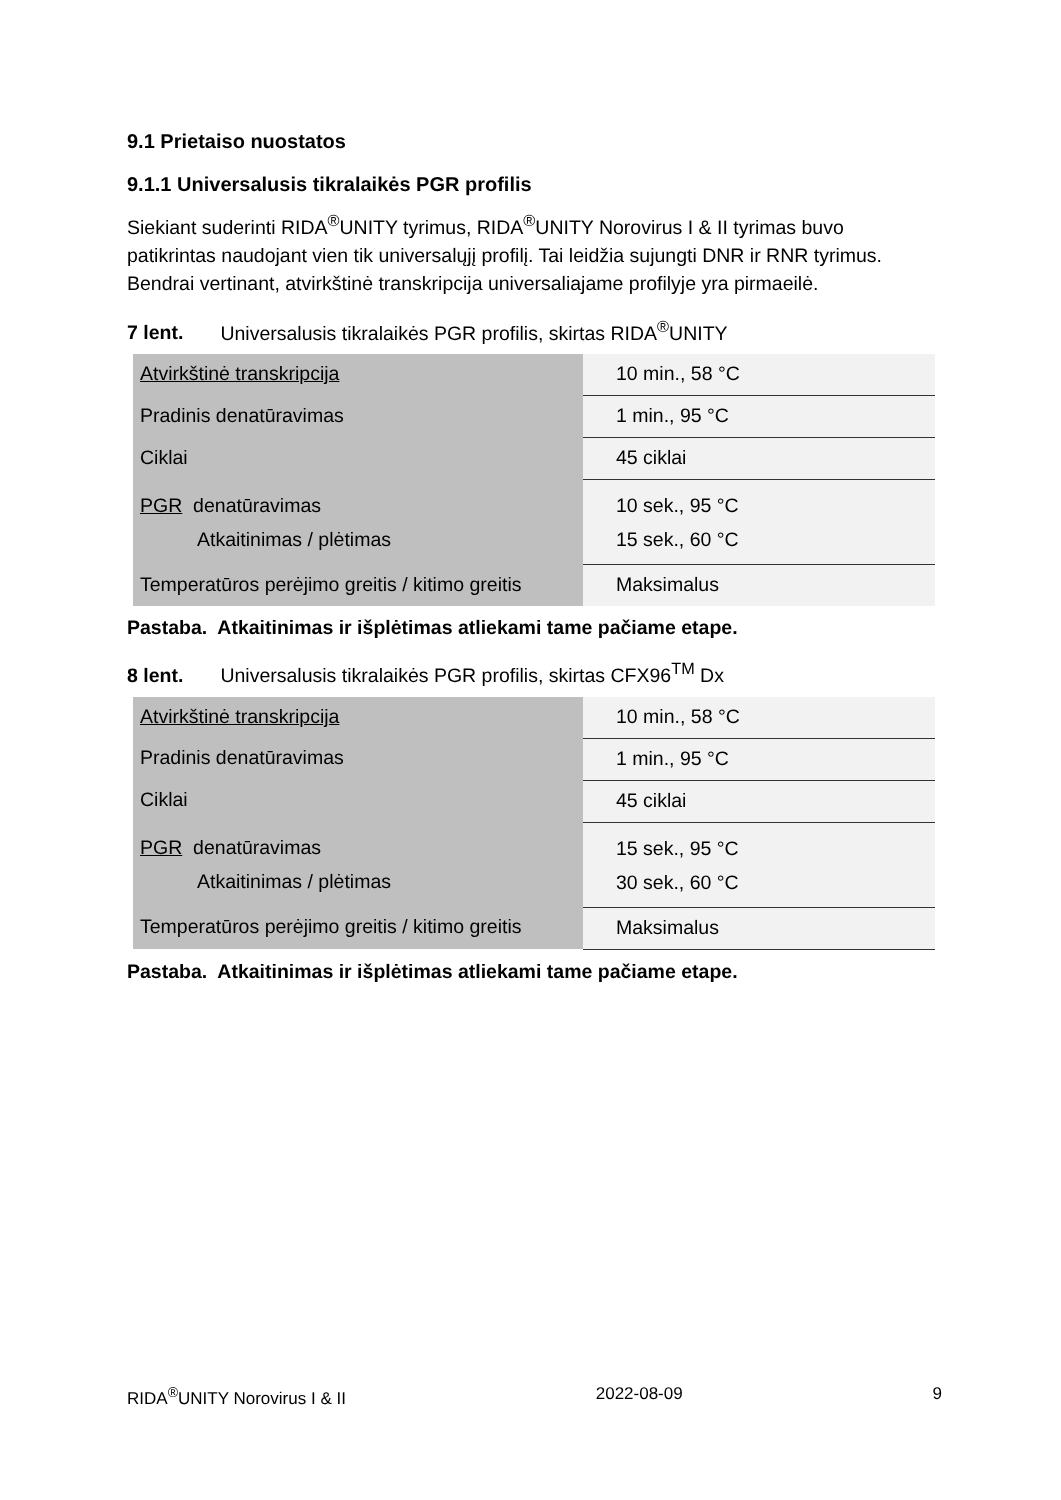9.1 Prietaiso nuostatos
9.1.1 Universalusis tikralaikės PGR profilis
Siekiant suderinti RIDA<sup>®</sup>UNITY tyrimus, RIDA<sup>®</sup>UNITY Norovirus I & II tyrimas buvo patikrintas naudojant vien tik universalųjį profilį. Tai leidžia sujungti DNR ir RNR tyrimus. Bendrai vertinant, atvirkštinė transkripcija universaliajame profilyje yra pirmaeilė.
7 lent. Universalusis tikralaikės PGR profilis, skirtas RIDA<sup>®</sup>UNITY
| Atvirkštinė transkripcija | 10 min., 58 °C |
| Pradinis denatūravimas | 1 min., 95 °C |
| Ciklai | 45 ciklai |
| PGR denatūravimas Atkaitinimas / plėtimas | 10 sek., 95 °C 15 sek., 60 °C |
| Temperatūros perėjimo greitis / kitimo greitis | Maksimalus |
Pastaba. Atkaitinimas ir išplėtimas atliekami tame pačiame etape.
8 lent. Universalusis tikralaikės PGR profilis, skirtas CFX96<sup>TM</sup> Dx
| Atvirkštinė transkripcija | 10 min., 58 °C |
| Pradinis denatūravimas | 1 min., 95 °C |
| Ciklai | 45 ciklai |
| PGR denatūravimas Atkaitinimas / plėtimas | 15 sek., 95 °C 30 sek., 60 °C |
| Temperatūros perėjimo greitis / kitimo greitis | Maksimalus |
Pastaba. Atkaitinimas ir išplėtimas atliekami tame pačiame etape.
RIDA<sup>®</sup>UNITY Norovirus I & II 2022-08-09 9